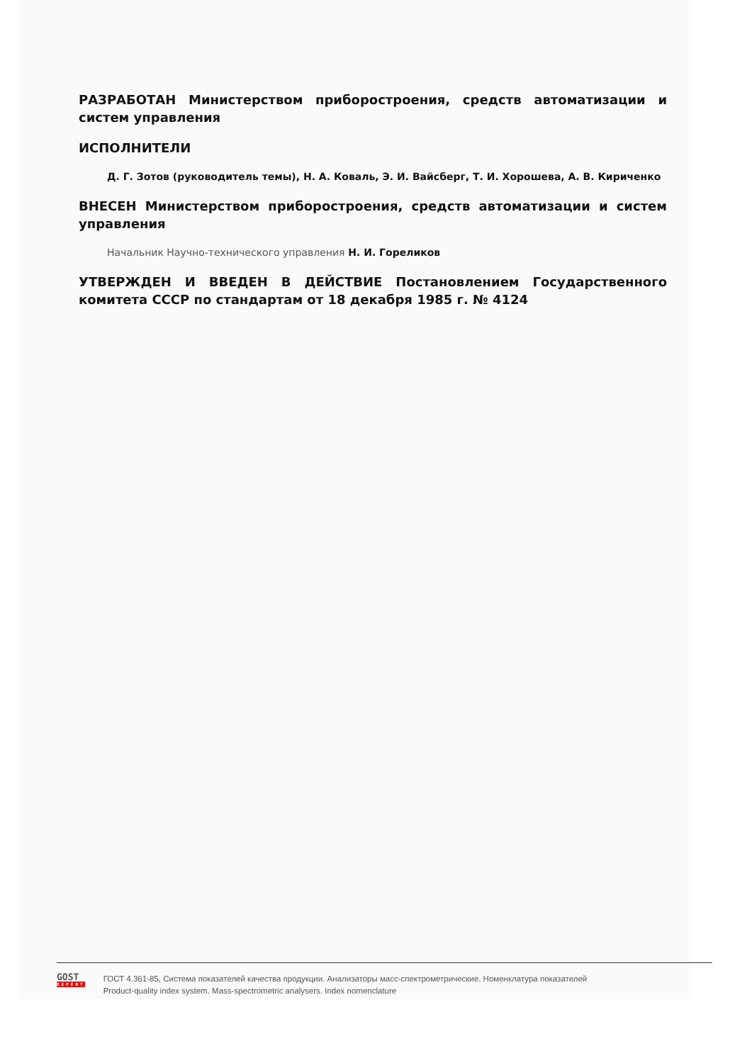РАЗРАБОТАН Министерством приборостроения, средств автоматизации и систем управления
ИСПОЛНИТЕЛИ
Д. Г. Зотов (руководитель темы), Н. А. Коваль, Э. И. Вайсберг, Т. И. Хорошева, А. В. Кириченко
ВНЕСЕН Министерством приборостроения, средств автоматизации и систем управления
Начальник Научно-технического управления Н. И. Гореликов
УТВЕРЖДЕН И ВВЕДЕН В ДЕЙСТВИЕ Постановлением Государственного комитета СССР по стандартам от 18 декабря 1985 г. № 4124
GOST
EXPERT
ГОСТ 4.361-85, Система показателей качества продукции. Анализаторы масс-спектрометрические. Номенклатура показателей
Product-quality index system. Mass-spectrometric analysers. Index nomenclature